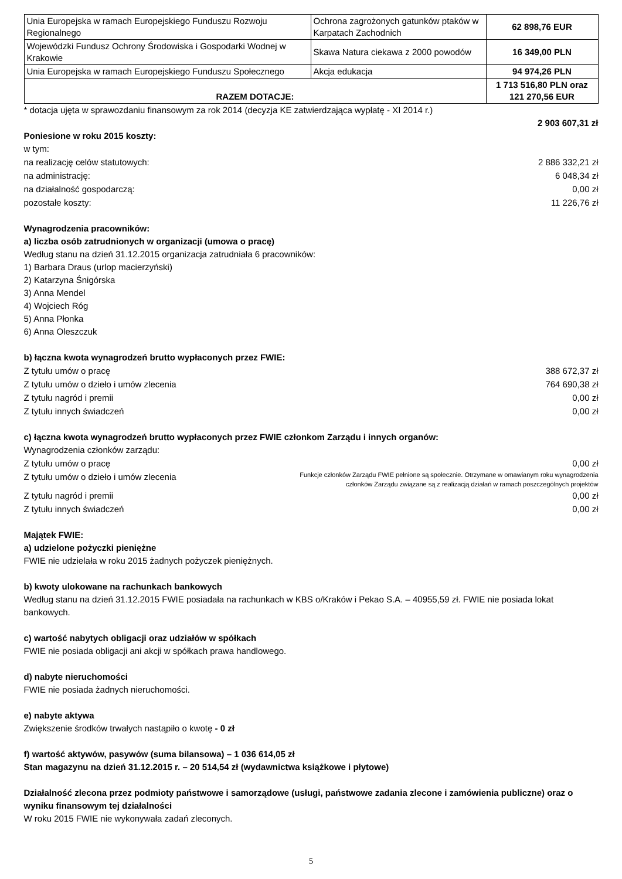| Unia Europejska w ramach Europejskiego Funduszu Rozwoju Regionalnego | Ochrona zagrożonych gatunków ptaków w Karpatach Zachodnich | 62 898,76 EUR |
| Wojewódzki Fundusz Ochrony Środowiska i Gospodarki Wodnej w Krakowie | Skawa Natura ciekawa z 2000 powodów | 16 349,00 PLN |
| Unia Europejska w ramach Europejskiego Funduszu Społecznego | Akcja edukacja | 94 974,26 PLN |
| RAZEM DOTACJE: | | 1 713 516,80 PLN oraz 121 270,56 EUR |
* dotacja ujęta w sprawozdaniu finansowym za rok 2014 (decyzja KE zatwierdzająca wypłatę - XI 2014 r.)
2 903 607,31 zł
Poniesione w roku 2015 koszty:
w tym:
na realizację celów statutowych: 2 886 332,21 zł
na administrację: 6 048,34 zł
na działalność gospodarczą: 0,00 zł
pozostałe koszty: 11 226,76 zł
Wynagrodzenia pracowników:
a) liczba osób zatrudnionych w organizacji (umowa o pracę)
Według stanu na dzień 31.12.2015 organizacja zatrudniała 6 pracowników:
1) Barbara Draus (urlop macierzyński)
2) Katarzyna Śnigórska
3) Anna Mendel
4) Wojciech Róg
5) Anna Płonka
6) Anna Oleszczuk
b) łączna kwota wynagrodzeń brutto wypłaconych przez FWIE:
Z tytułu umów o pracę 388 672,37 zł
Z tytułu umów o dzieło i umów zlecenia 764 690,38 zł
Z tytułu nagród i premii 0,00 zł
Z tytułu innych świadczeń 0,00 zł
c) łączna kwota wynagrodzeń brutto wypłaconych przez FWIE członkom Zarządu i innych organów:
Wynagrodzenia członków zarządu:
Z tytułu umów o pracę 0,00 zł
Z tytułu umów o dzieło i umów zlecenia Funkcje członków Zarządu FWIE pełnione są społecznie. Otrzymane w omawianym roku wynagrodzenia
członków Zarządu związane są z realizacją działań w ramach poszczególnych projektów
Z tytułu nagród i premii 0,00 zł
Z tytułu innych świadczeń 0,00 zł
Majątek FWIE:
a) udzielone pożyczki pieniężne
FWIE nie udzielała w roku 2015 żadnych pożyczek pieniężnych.
b) kwoty ulokowane na rachunkach bankowych
Według stanu na dzień 31.12.2015 FWIE posiadała na rachunkach w KBS o/Kraków i Pekao S.A. – 40955,59 zł. FWIE nie posiada lokat bankowych.
c) wartość nabytych obligacji oraz udziałów w spółkach
FWIE nie posiada obligacji ani akcji w spółkach prawa handlowego.
d) nabyte nieruchomości
FWIE nie posiada żadnych nieruchomości.
e) nabyte aktywa
Zwiększenie środków trwałych nastąpiło o kwotę - 0 zł
f) wartość aktywów, pasywów (suma bilansowa) – 1 036 614,05 zł
Stan magazynu na dzień 31.12.2015 r. – 20 514,54 zł (wydawnictwa książkowe i płytowe)
Działalność zlecona przez podmioty państwowe i samorządowe (usługi, państwowe zadania zlecone i zamówienia publiczne) oraz o wyniku finansowym tej działalności
W roku 2015 FWIE nie wykonywała zadań zleconych.
5